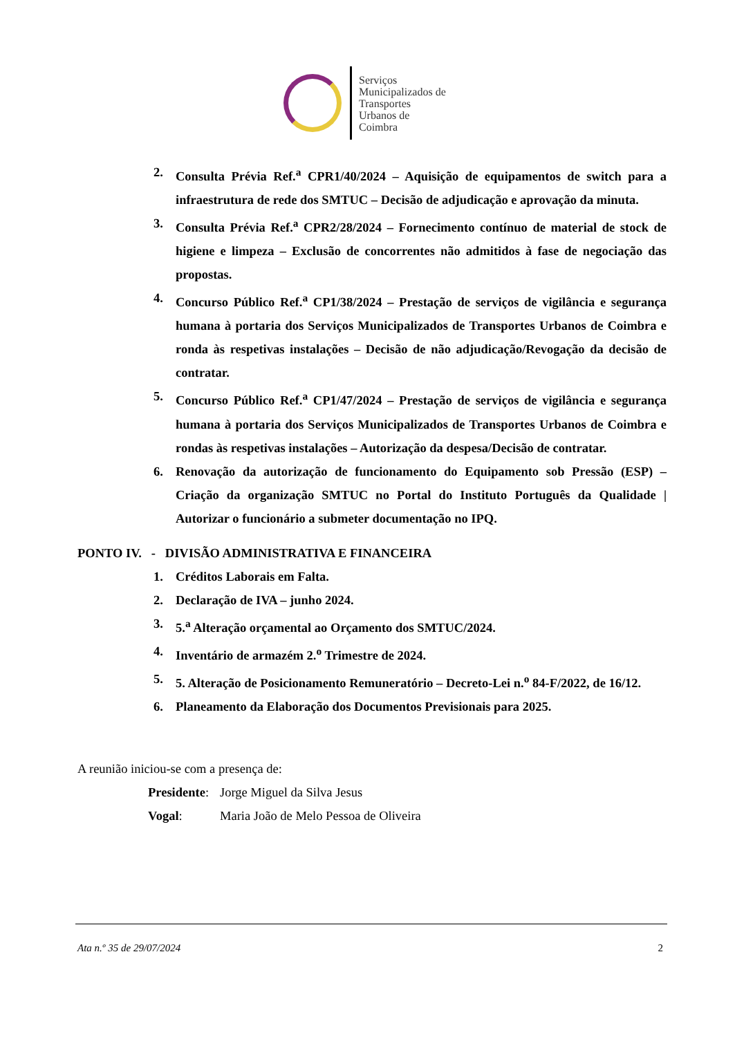Serviços
Municipalizados de
Transportes
Urbanos de
Coimbra
2. Consulta Prévia Ref.<sup>a</sup> CPR1/40/2024 – Aquisição de equipamentos de switch para a infraestrutura de rede dos SMTUC – Decisão de adjudicação e aprovação da minuta.
3. Consulta Prévia Ref.<sup>a</sup> CPR2/28/2024 – Fornecimento contínuo de material de stock de higiene e limpeza – Exclusão de concorrentes não admitidos à fase de negociação das propostas.
4. Concurso Público Ref.<sup>a</sup> CP1/38/2024 – Prestação de serviços de vigilância e segurança humana à portaria dos Serviços Municipalizados de Transportes Urbanos de Coimbra e ronda às respetivas instalações – Decisão de não adjudicação/Revogação da decisão de contratar.
5. Concurso Público Ref.<sup>a</sup> CP1/47/2024 – Prestação de serviços de vigilância e segurança humana à portaria dos Serviços Municipalizados de Transportes Urbanos de Coimbra e rondas às respetivas instalações – Autorização da despesa/Decisão de contratar.
6. Renovação da autorização de funcionamento do Equipamento sob Pressão (ESP) – Criação da organização SMTUC no Portal do Instituto Português da Qualidade | Autorizar o funcionário a submeter documentação no IPQ.
PONTO IV. - DIVISÃO ADMINISTRATIVA E FINANCEIRA
1. Créditos Laborais em Falta.
2. Declaração de IVA – junho 2024.
3. 5.<sup>a</sup> Alteração orçamental ao Orçamento dos SMTUC/2024.
4. Inventário de armazém 2.<sup>o</sup> Trimestre de 2024.
5. 5. Alteração de Posicionamento Remuneratório – Decreto-Lei n.<sup>o</sup> 84-F/2022, de 16/12.
6. Planeamento da Elaboração dos Documentos Previsionais para 2025.
A reunião iniciou-se com a presença de:
Presidente: Jorge Miguel da Silva Jesus
Vogal: Maria João de Melo Pessoa de Oliveira
Ata n.º 35 de 29/07/2024 2